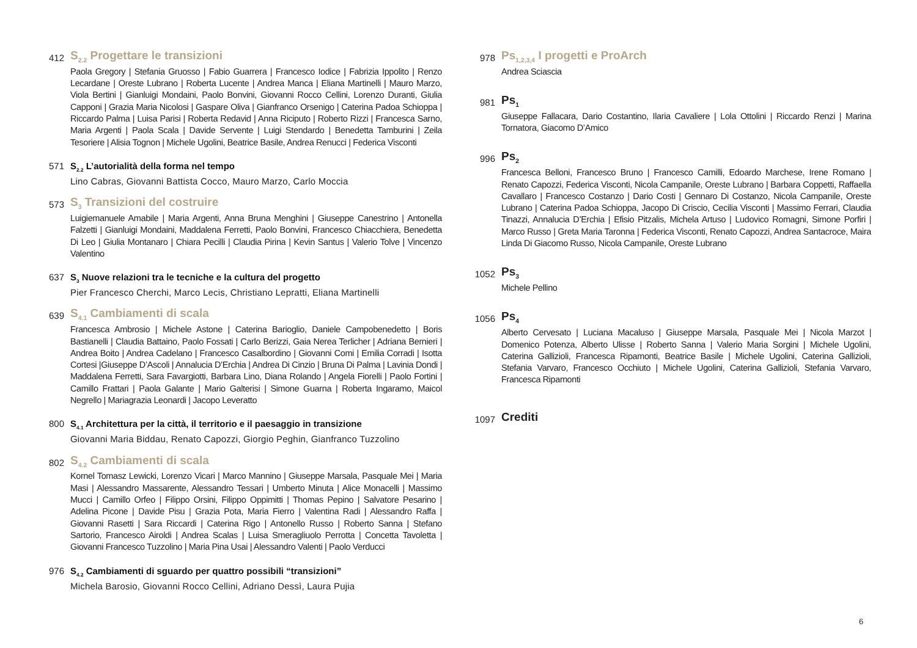412
S<sub>2.2</sub> Progettare le transizioni
Paola Gregory | Stefania Gruosso | Fabio Guarrera | Francesco Iodice | Fabrizia Ippolito | Renzo Lecardane | Oreste Lubrano | Roberta Lucente | Andrea Manca | Eliana Martinelli | Mauro Marzo, Viola Bertini | Gianluigi Mondaini, Paolo Bonvini, Giovanni Rocco Cellini, Lorenzo Duranti, Giulia Capponi | Grazia Maria Nicolosi | Gaspare Oliva | Gianfranco Orsenigo | Caterina Padoa Schioppa | Riccardo Palma | Luisa Parisi | Roberta Redavid | Anna Riciputo | Roberto Rizzi | Francesca Sarno, Maria Argenti | Paola Scala | Davide Servente | Luigi Stendardo | Benedetta Tamburini | Zeila Tesoriere | Alisia Tognon | Michele Ugolini, Beatrice Basile, Andrea Renucci | Federica Visconti
571 S<sub>2.2</sub> L’autorialità della forma nel tempo
Lino Cabras, Giovanni Battista Cocco, Mauro Marzo, Carlo Moccia
573
S<sub>3</sub> Transizioni del costruire
Luigiemanuele Amabile | Maria Argenti, Anna Bruna Menghini | Giuseppe Canestrino | Antonella Falzetti | Gianluigi Mondaini, Maddalena Ferretti, Paolo Bonvini, Francesco Chiacchiera, Benedetta Di Leo | Giulia Montanaro | Chiara Pecilli | Claudia Pirina | Kevin Santus | Valerio Tolve | Vincenzo Valentino
637 S<sub>3</sub> Nuove relazioni tra le tecniche e la cultura del progetto
Pier Francesco Cherchi, Marco Lecis, Christiano Lepratti, Eliana Martinelli
639
S<sub>4.1</sub> Cambiamenti di scala
Francesca Ambrosio | Michele Astone | Caterina Barioglio, Daniele Campobenedetto | Boris Bastianelli | Claudia Battaino, Paolo Fossati | Carlo Berizzi, Gaia Nerea Terlicher | Adriana Bernieri | Andrea Boito | Andrea Cadelano | Francesco Casalbordino | Giovanni Comi | Emilia Corradi | Isotta Cortesi |Giuseppe D’Ascoli | Annalucia D’Erchia | Andrea Di Cinzio | Bruna Di Palma | Lavinia Dondi | Maddalena Ferretti, Sara Favargiotti, Barbara Lino, Diana Rolando | Angela Fiorelli | Paolo Fortini | Camillo Frattari | Paola Galante | Mario Galterisi | Simone Guarna | Roberta Ingaramo, Maicol Negrello | Mariagrazia Leonardi | Jacopo Leveratto
800 S<sub>4.1</sub> Architettura per la città, il territorio e il paesaggio in transizione
Giovanni Maria Biddau, Renato Capozzi, Giorgio Peghin, Gianfranco Tuzzolino
802
S<sub>4.2</sub> Cambiamenti di scala
Kornel Tomasz Lewicki, Lorenzo Vicari | Marco Mannino | Giuseppe Marsala, Pasquale Mei | Maria Masi | Alessandro Massarente, Alessandro Tessari | Umberto Minuta | Alice Monacelli | Massimo Mucci | Camillo Orfeo | Filippo Orsini, Filippo Oppimitti | Thomas Pepino | Salvatore Pesarino | Adelina Picone | Davide Pisu | Grazia Pota, Maria Fierro | Valentina Radi | Alessandro Raffa | Giovanni Rasetti | Sara Riccardi | Caterina Rigo | Antonello Russo | Roberto Sanna | Stefano Sartorio, Francesco Airoldi | Andrea Scalas | Luisa Smeragliuolo Perrotta | Concetta Tavoletta | Giovanni Francesco Tuzzolino | Maria Pina Usai | Alessandro Valenti | Paolo Verducci
976 S<sub>4.2</sub> Cambiamenti di sguardo per quattro possibili “transizioni”
Michela Barosio, Giovanni Rocco Cellini, Adriano Dessì, Laura Pujia
978
Ps<sub>1,2,3,4</sub> I progetti e ProArch
Andrea Sciascia
981
Ps<sub>1</sub>
Giuseppe Fallacara, Dario Costantino, Ilaria Cavaliere | Lola Ottolini | Riccardo Renzi | Marina Tornatora, Giacomo D’Amico
996
Ps<sub>2</sub>
Francesca Belloni, Francesco Bruno | Francesco Camilli, Edoardo Marchese, Irene Romano | Renato Capozzi, Federica Visconti, Nicola Campanile, Oreste Lubrano | Barbara Coppetti, Raffaella Cavallaro | Francesco Costanzo | Dario Costi | Gennaro Di Costanzo, Nicola Campanile, Oreste Lubrano | Caterina Padoa Schioppa, Jacopo Di Criscio, Cecilia Visconti | Massimo Ferrari, Claudia Tinazzi, Annalucia D’Erchia | Efisio Pitzalis, Michela Artuso | Ludovico Romagni, Simone Porfiri | Marco Russo | Greta Maria Taronna | Federica Visconti, Renato Capozzi, Andrea Santacroce, Maira Linda Di Giacomo Russo, Nicola Campanile, Oreste Lubrano
1052
Ps<sub>3</sub>
Michele Pellino
1056
Ps<sub>4</sub>
Alberto Cervesato | Luciana Macaluso | Giuseppe Marsala, Pasquale Mei | Nicola Marzot | Domenico Potenza, Alberto Ulisse | Roberto Sanna | Valerio Maria Sorgini | Michele Ugolini, Caterina Gallizioli, Francesca Ripamonti, Beatrice Basile | Michele Ugolini, Caterina Gallizioli, Stefania Varvaro, Francesco Occhiuto | Michele Ugolini, Caterina Gallizioli, Stefania Varvaro, Francesca Ripamonti
1097
Crediti
6